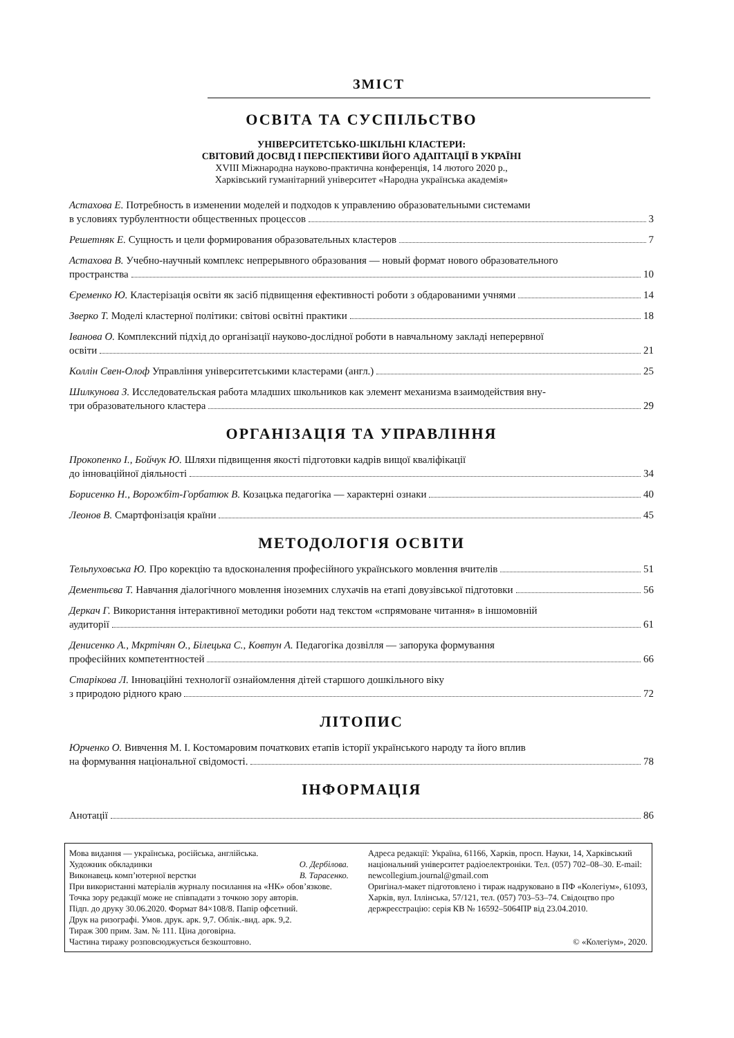ЗМІСТ
ОСВІТА ТА СУСПІЛЬСТВО
УНІВЕРСИТЕТСЬКО-ШКІЛЬНІ КЛАСТЕРИ:
СВІТОВИЙ ДОСВІД І ПЕРСПЕКТИВИ ЙОГО АДАПТАЦІЇ В УКРАЇНІ
XVIII Міжнародна науково-практична конференція, 14 лютого 2020 р.,
Харківський гуманітарний університет «Народна українська академія»
Астахова Е. Потребность в изменении моделей и подходов к управлению образовательными системами
в условиях турбулентности общественных процессов 3
Решетняк Е. Сущность и цели формирования образовательных кластеров 7
Астахова В. Учебно-научный комплекс непрерывного образования — новый формат нового образовательного
пространства 10
Єременко Ю. Кластерізація освіти як засіб підвищення ефективності роботи з обдарованими учнями 14
Зверко Т. Моделі кластерної політики: світові освітні практики 18
Іванова О. Комплексний підхід до організації науково-дослідної роботи в навчальному закладі неперервної
освіти 21
Коллін Свен-Олоф Управління університетськими кластерами (англ.) 25
Шилкунова З. Исследовательская работа младших школьников как элемент механизма взаимодействия вну-
три образовательного кластера 29
ОРГАНІЗАЦІЯ ТА УПРАВЛІННЯ
Прокопенко І., Бойчук Ю. Шляхи підвищення якості підготовки кадрів вищої кваліфікації
до інноваційної діяльності 34
Борисенко Н., Ворожбіт-Горбатюк В. Козацька педагогіка — характерні ознаки 40
Леонов В. Смартфонізація країни 45
МЕТОДОЛОГІЯ ОСВІТИ
Тельпуховська Ю. Про корекцію та вдосконалення професійного українського мовлення вчителів 51
Дементьєва Т. Навчання діалогічного мовлення іноземних слухачів на етапі довузівської підготовки 56
Деркач Г. Використання інтерактивної методики роботи над текстом «спрямоване читання» в іншомовній
аудиторії 61
Денисенко А., Мкртічян О., Білецька С., Ковтун А. Педагогіка дозвілля — запорука формування
професійних компетентностей 66
Старікова Л. Інноваційні технології ознайомлення дітей старшого дошкільного віку
з природою рідного краю 72
ЛІТОПИС
Юрченко О. Вивчення М. І. Костомаровим початкових етапів історії українського народу та його вплив
на формування національної свідомості. 78
ІНФОРМАЦІЯ
Анотації 86
Мова видання — українська, російська, англійська.
Художник обкладинки О. Дербілова.
Виконавець комп’ютерної верстки В. Тарасенко.
При використанні матеріалів журналу посилання на «НК» обов’язкове.
Точка зору редакції може не співпадати з точкою зору авторів.
Підп. до друку 30.06.2020. Формат 84×108/8. Папір офсетний.
Друк на ризографі. Умов. друк. арк. 9,7. Облік.-вид. арк. 9,2.
Тираж 300 прим. Зам. № 111. Ціна договірна.
Частина тиражу розповсюджується безкоштовно.
Адреса редакції: Україна, 61166, Харків, просп. Науки, 14, Харківський національний університет радіоелектроніки. Тел. (057) 702–08–30. E-mail: newcollegium.journal@gmail.com
Оригінал-макет підготовлено і тираж надруковано в ПФ «Колегіум», 61093, Харків, вул. Іллінська, 57/121, тел. (057) 703–53–74. Свідоцтво про держреєстрацію: серія КВ № 16592–5064ПР від 23.04.2010.
© «Колегіум», 2020.